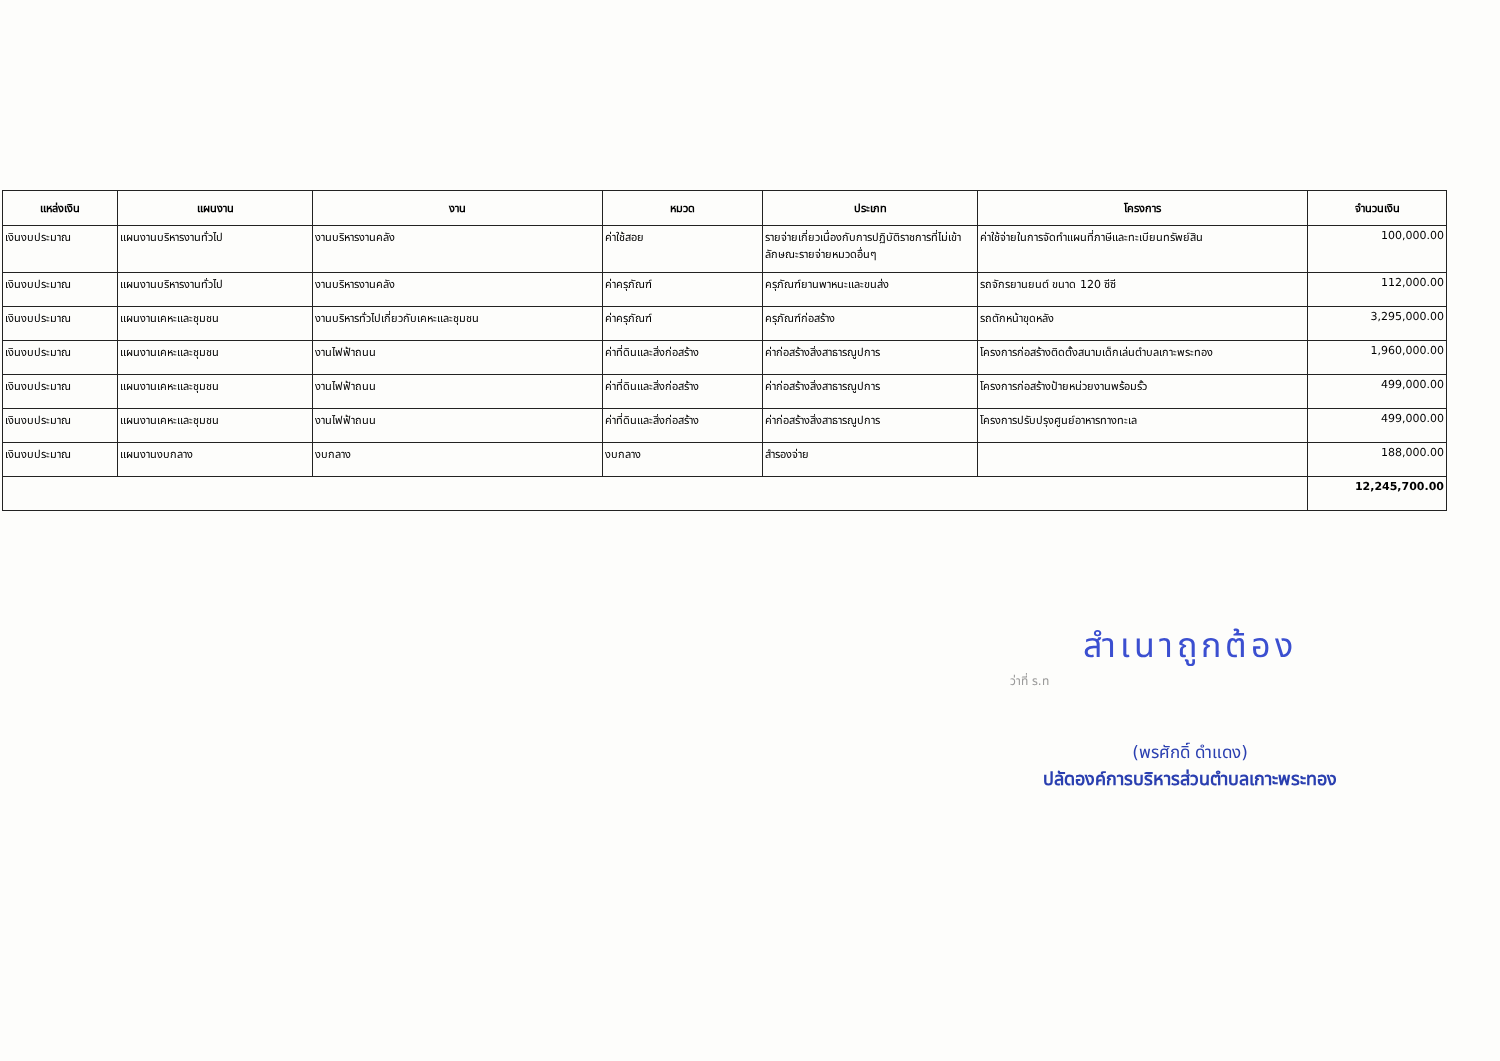| แหล่งเงิน | แผนงาน | งาน | หมวด | ประเภท | โครงการ | จำนวนเงิน |
| --- | --- | --- | --- | --- | --- | --- |
| เงินงบประมาณ | แผนงานบริหารงานทั่วไป | งานบริหารงานคลัง | ค่าใช้สอย | รายจ่ายเกี่ยวเนื่องกับการปฏิบัติราชการที่ไม่เข้าลักษณะรายจ่ายหมวดอื่นๆ | ค่าใช้จ่ายในการจัดทำแผนที่ภาษีและทะเบียนทรัพย์สิน | 100,000.00 |
| เงินงบประมาณ | แผนงานบริหารงานทั่วไป | งานบริหารงานคลัง | ค่าครุภัณฑ์ | ครุภัณฑ์ยานพาหนะและขนส่ง | รถจักรยานยนต์ ขนาด 120 ซีซี | 112,000.00 |
| เงินงบประมาณ | แผนงานเคหะและชุมชน | งานบริหารทั่วไปเกี่ยวกับเคหะและชุมชน | ค่าครุภัณฑ์ | ครุภัณฑ์ก่อสร้าง | รถตักหน้าขุดหลัง | 3,295,000.00 |
| เงินงบประมาณ | แผนงานเคหะและชุมชน | งานไฟฟ้าถนน | ค่าที่ดินและสิ่งก่อสร้าง | ค่าก่อสร้างสิ่งสาธารณูปการ | โครงการก่อสร้างติดตั้งสนามเด็กเล่นตำบลเกาะพระทอง | 1,960,000.00 |
| เงินงบประมาณ | แผนงานเคหะและชุมชน | งานไฟฟ้าถนน | ค่าที่ดินและสิ่งก่อสร้าง | ค่าก่อสร้างสิ่งสาธารณูปการ | โครงการก่อสร้างป้ายหน่วยงานพร้อมรั้ว | 499,000.00 |
| เงินงบประมาณ | แผนงานเคหะและชุมชน | งานไฟฟ้าถนน | ค่าที่ดินและสิ่งก่อสร้าง | ค่าก่อสร้างสิ่งสาธารณูปการ | โครงการปรับปรุงศูนย์อาหารทางทะเล | 499,000.00 |
| เงินงบประมาณ | แผนงานงบกลาง | งบกลาง | งบกลาง | สำรองจ่าย | | 188,000.00 |
| | | | | | | 12,245,700.00 |
สำเนาถูกต้อง
ว่าที่ ร.ท
(พรศักดิ์ ดำแดง)
ปลัดองค์การบริหารส่วนตำบลเกาะพระทอง